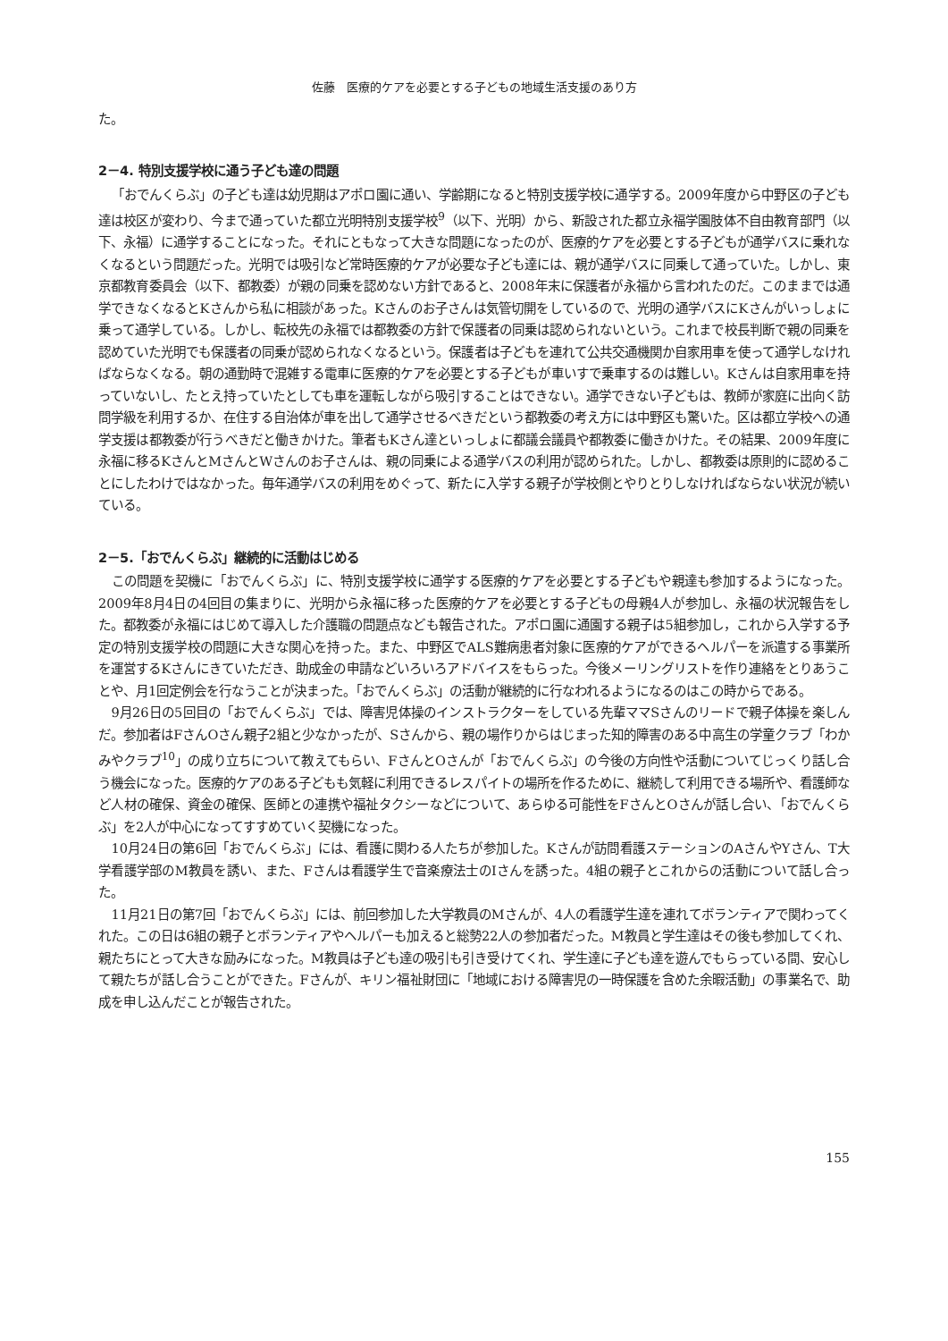佐藤　医療的ケアを必要とする子どもの地域生活支援のあり方
た。
2－4. 特別支援学校に通う子ども達の問題
「おでんくらぶ」の子ども達は幼児期はアポロ園に通い、学齢期になると特別支援学校に通学する。2009年度から中野区の子ども達は校区が変わり、今まで通っていた都立光明特別支援学校<sup>9</sup>（以下、光明）から、新設された都立永福学園肢体不自由教育部門（以下、永福）に通学することになった。それにともなって大きな問題になったのが、医療的ケアを必要とする子どもが通学バスに乗れなくなるという問題だった。光明では吸引など常時医療的ケアが必要な子ども達には、親が通学バスに同乗して通っていた。しかし、東京都教育委員会（以下、都教委）が親の同乗を認めない方針であると、2008年末に保護者が永福から言われたのだ。このままでは通学できなくなるとKさんから私に相談があった。Kさんのお子さんは気管切開をしているので、光明の通学バスにKさんがいっしょに乗って通学している。しかし、転校先の永福では都教委の方針で保護者の同乗は認められないという。これまで校長判断で親の同乗を認めていた光明でも保護者の同乗が認められなくなるという。保護者は子どもを連れて公共交通機関か自家用車を使って通学しなければならなくなる。朝の通勤時で混雑する電車に医療的ケアを必要とする子どもが車いすで乗車するのは難しい。Kさんは自家用車を持っていないし、たとえ持っていたとしても車を運転しながら吸引することはできない。通学できない子どもは、教師が家庭に出向く訪問学級を利用するか、在住する自治体が車を出して通学させるべきだという都教委の考え方には中野区も驚いた。区は都立学校への通学支援は都教委が行うべきだと働きかけた。筆者もKさん達といっしょに都議会議員や都教委に働きかけた。その結果、2009年度に永福に移るKさんとMさんとWさんのお子さんは、親の同乗による通学バスの利用が認められた。しかし、都教委は原則的に認めることにしたわけではなかった。毎年通学バスの利用をめぐって、新たに入学する親子が学校側とやりとりしなければならない状況が続いている。
2－5.「おでんくらぶ」継続的に活動はじめる
この問題を契機に「おでんくらぶ」に、特別支援学校に通学する医療的ケアを必要とする子どもや親達も参加するようになった。2009年8月4日の4回目の集まりに、光明から永福に移った医療的ケアを必要とする子どもの母親4人が参加し、永福の状況報告をした。都教委が永福にはじめて導入した介護職の問題点なども報告された。アポロ園に通園する親子は5組参加し，これから入学する予定の特別支援学校の問題に大きな関心を持った。また、中野区でALS難病患者対象に医療的ケアができるヘルパーを派遣する事業所を運営するKさんにきていただき、助成金の申請などいろいろアドバイスをもらった。今後メーリングリストを作り連絡をとりあうことや、月1回定例会を行なうことが決まった。「おでんくらぶ」の活動が継続的に行なわれるようになるのはこの時からである。
9月26日の5回目の「おでんくらぶ」では、障害児体操のインストラクターをしている先輩ママSさんのリードで親子体操を楽しんだ。参加者はFさんOさん親子2組と少なかったが、Sさんから、親の場作りからはじまった知的障害のある中高生の学童クラブ「わかみやクラブ<sup>10</sup>」の成り立ちについて教えてもらい、FさんとOさんが「おでんくらぶ」の今後の方向性や活動についてじっくり話し合う機会になった。医療的ケアのある子どもも気軽に利用できるレスパイトの場所を作るために、継続して利用できる場所や、看護師など人材の確保、資金の確保、医師との連携や福祉タクシーなどについて、あらゆる可能性をFさんとOさんが話し合い、「おでんくらぶ」を2人が中心になってすすめていく契機になった。
10月24日の第6回「おでんくらぶ」には、看護に関わる人たちが参加した。Kさんが訪問看護ステーションのAさんやYさん、T大学看護学部のM教員を誘い、また、Fさんは看護学生で音楽療法士のIさんを誘った。4組の親子とこれからの活動について話し合った。
11月21日の第7回「おでんくらぶ」には、前回参加した大学教員のMさんが、4人の看護学生達を連れてボランティアで関わってくれた。この日は6組の親子とボランティアやヘルパーも加えると総勢22人の参加者だった。M教員と学生達はその後も参加してくれ、親たちにとって大きな励みになった。M教員は子ども達の吸引も引き受けてくれ、学生達に子ども達を遊んでもらっている間、安心して親たちが話し合うことができた。Fさんが、キリン福祉財団に「地域における障害児の一時保護を含めた余暇活動」の事業名で、助成を申し込んだことが報告された。
155